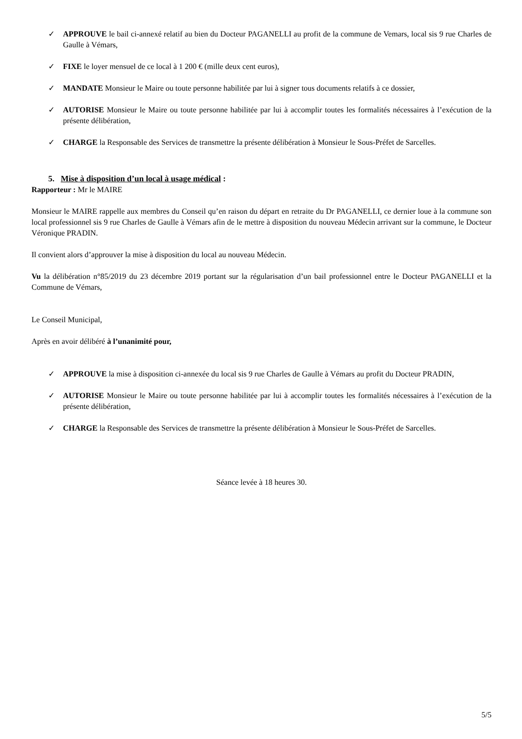✓ APPROUVE le bail ci-annexé relatif au bien du Docteur PAGANELLI au profit de la commune de Vemars, local sis 9 rue Charles de Gaulle à Vémars,
✓ FIXE le loyer mensuel de ce local à 1 200 € (mille deux cent euros),
✓ MANDATE Monsieur le Maire ou toute personne habilitée par lui à signer tous documents relatifs à ce dossier,
✓ AUTORISE Monsieur le Maire ou toute personne habilitée par lui à accomplir toutes les formalités nécessaires à l’exécution de la présente délibération,
✓ CHARGE la Responsable des Services de transmettre la présente délibération à Monsieur le Sous-Préfet de Sarcelles.
5. Mise à disposition d’un local à usage médical :
Rapporteur : Mr le MAIRE
Monsieur le MAIRE rappelle aux membres du Conseil qu’en raison du départ en retraite du Dr PAGANELLI, ce dernier loue à la commune son local professionnel sis 9 rue Charles de Gaulle à Vémars afin de le mettre à disposition du nouveau Médecin arrivant sur la commune, le Docteur Véronique PRADIN.
Il convient alors d’approuver la mise à disposition du local au nouveau Médecin.
Vu la délibération n°85/2019 du 23 décembre 2019 portant sur la régularisation d’un bail professionnel entre le Docteur PAGANELLI et la Commune de Vémars,
Le Conseil Municipal,
Après en avoir délibéré à l’unanimité pour,
✓ APPROUVE la mise à disposition ci-annexée du local sis 9 rue Charles de Gaulle à Vémars au profit du Docteur PRADIN,
✓ AUTORISE Monsieur le Maire ou toute personne habilitée par lui à accomplir toutes les formalités nécessaires à l’exécution de la présente délibération,
✓ CHARGE la Responsable des Services de transmettre la présente délibération à Monsieur le Sous-Préfet de Sarcelles.
Séance levée à 18 heures 30.
5/5